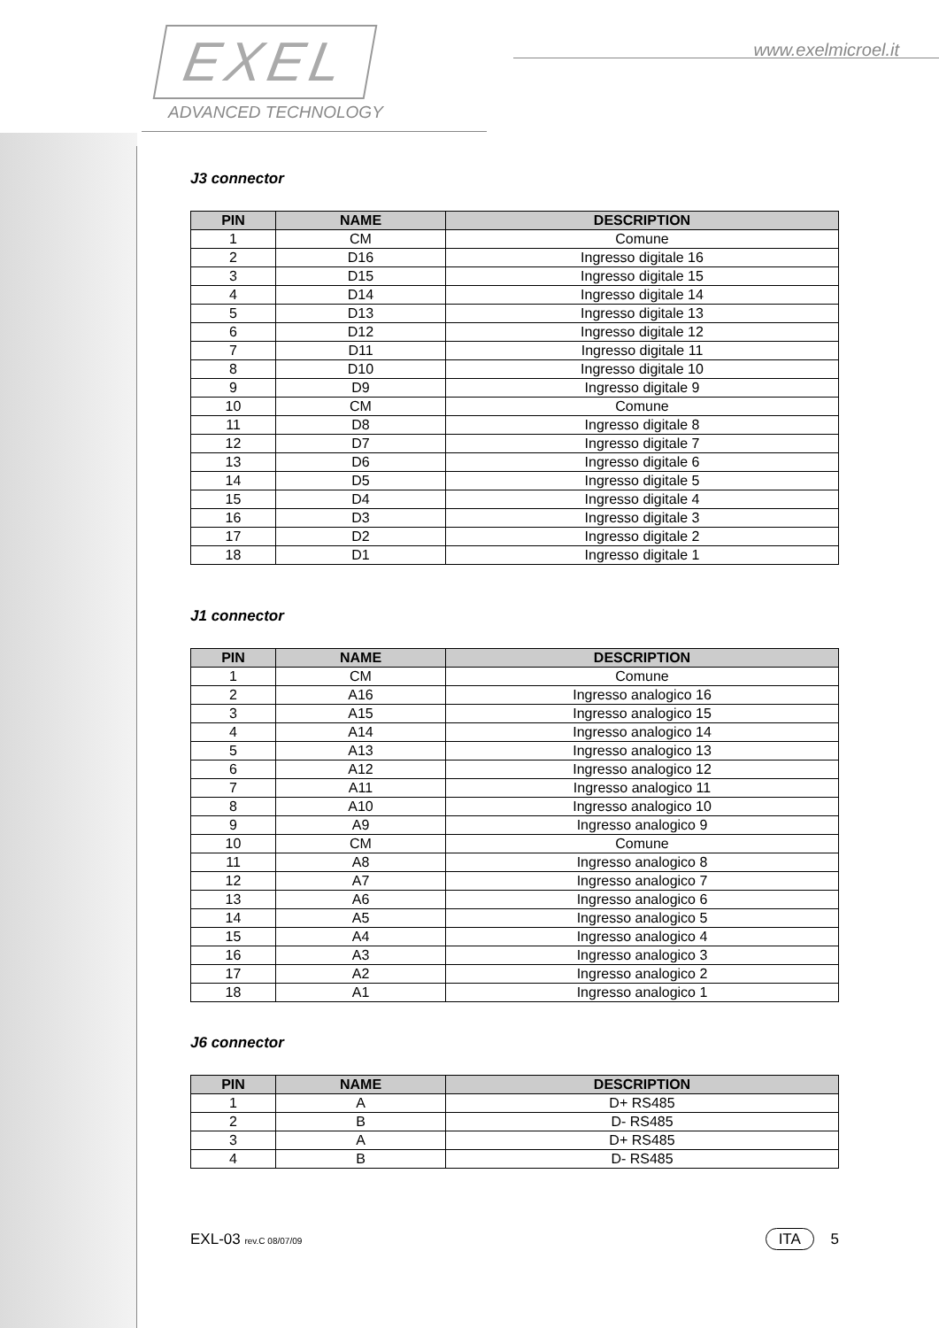EXEL
ADVANCED TECHNOLOGY
www.exelmicroel.it
J3 connector
| PIN | NAME | DESCRIPTION |
| --- | --- | --- |
| 1 | CM | Comune |
| 2 | D16 | Ingresso digitale 16 |
| 3 | D15 | Ingresso digitale 15 |
| 4 | D14 | Ingresso digitale 14 |
| 5 | D13 | Ingresso digitale 13 |
| 6 | D12 | Ingresso digitale 12 |
| 7 | D11 | Ingresso digitale 11 |
| 8 | D10 | Ingresso digitale 10 |
| 9 | D9 | Ingresso digitale 9 |
| 10 | CM | Comune |
| 11 | D8 | Ingresso digitale 8 |
| 12 | D7 | Ingresso digitale 7 |
| 13 | D6 | Ingresso digitale 6 |
| 14 | D5 | Ingresso digitale 5 |
| 15 | D4 | Ingresso digitale 4 |
| 16 | D3 | Ingresso digitale 3 |
| 17 | D2 | Ingresso digitale 2 |
| 18 | D1 | Ingresso digitale 1 |
J1 connector
| PIN | NAME | DESCRIPTION |
| --- | --- | --- |
| 1 | CM | Comune |
| 2 | A16 | Ingresso analogico 16 |
| 3 | A15 | Ingresso analogico 15 |
| 4 | A14 | Ingresso analogico 14 |
| 5 | A13 | Ingresso analogico 13 |
| 6 | A12 | Ingresso analogico 12 |
| 7 | A11 | Ingresso analogico 11 |
| 8 | A10 | Ingresso analogico 10 |
| 9 | A9 | Ingresso analogico 9 |
| 10 | CM | Comune |
| 11 | A8 | Ingresso analogico 8 |
| 12 | A7 | Ingresso analogico 7 |
| 13 | A6 | Ingresso analogico 6 |
| 14 | A5 | Ingresso analogico 5 |
| 15 | A4 | Ingresso analogico 4 |
| 16 | A3 | Ingresso analogico 3 |
| 17 | A2 | Ingresso analogico 2 |
| 18 | A1 | Ingresso analogico 1 |
J6 connector
| PIN | NAME | DESCRIPTION |
| --- | --- | --- |
| 1 | A | D+ RS485 |
| 2 | B | D- RS485 |
| 3 | A | D+ RS485 |
| 4 | B | D- RS485 |
EXL-03 rev.C 08/07/09
ITA 5